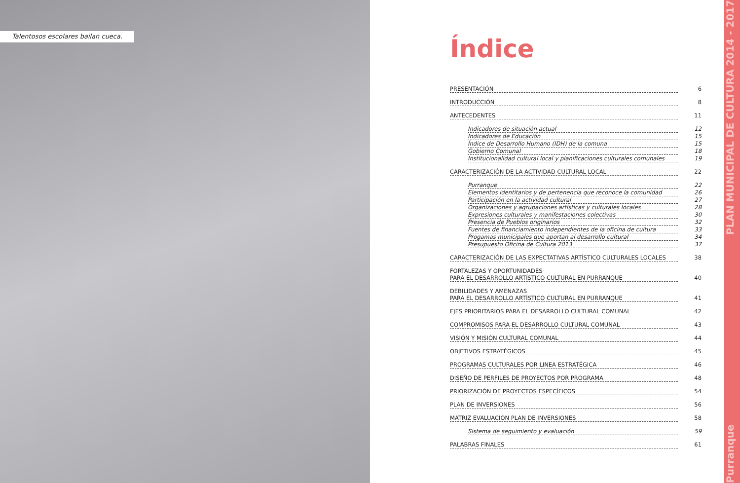Talentosos escolares bailan cueca.
Índice
PRESENTACIÓN 6
INTRODUCCIÓN 8
ANTECEDENTES 11
Indicadores de situación actual 12
Indicadores de Educación 15
Índice de Desarrollo Humano (IDH) de la comuna 15
Gobierno Comunal 18
Institucionalidad cultural local y planificaciones culturales comunales 19
CARACTERIZACIÓN DE LA ACTIVIDAD CULTURAL LOCAL 22
Purranque 22
Elementos identitarios y de pertenencia que reconoce la comunidad 26
Participación en la actividad cultural 27
Organizaciones y agrupaciones artísticas y culturales locales 28
Expresiones culturales y manifestaciones colectivas 30
Presencia de Pueblos originarios 32
Fuentes de financiamiento independientes de la oficina de cultura 33
Progamas municipales que aportan al desarrollo cultural 34
Presupuesto Oficina de Cultura 2013 37
CARACTERIZACIÓN DE LAS EXPECTATIVAS ARTÍSTICO CULTURALES LOCALES 38
FORTALEZAS Y OPORTUNIDADES
PARA EL DESARROLLO ARTÍSTICO CULTURAL EN PURRANQUE
40
DEBILIDADES Y AMENAZAS
PARA EL DESARROLLO ARTÍSTICO CULTURAL EN PURRANQUE
41
EJES PRIORITARIOS PARA EL DESARROLLO CULTURAL COMUNAL 42
COMPROMISOS PARA EL DESARROLLO CULTURAL COMUNAL 43
VISIÓN Y MISIÓN CULTURAL COMUNAL 44
OBJETIVOS ESTRATÉGICOS 45
PROGRAMAS CULTURALES POR LINEA ESTRATÉGICA 46
DISEÑO DE PERFILES DE PROYECTOS POR PROGRAMA 48
PRIORIZACIÓN DE PROYECTOS ESPECÍFICOS 54
PLAN DE INVERSIONES 56
MATRIZ EVALUACIÓN PLAN DE INVERSIONES 58
Sistema de seguimiento y evaluación 59
PALABRAS FINALES 61
Purranque PLAN MUNICIPAL DE CULTURA 2014 - 2017